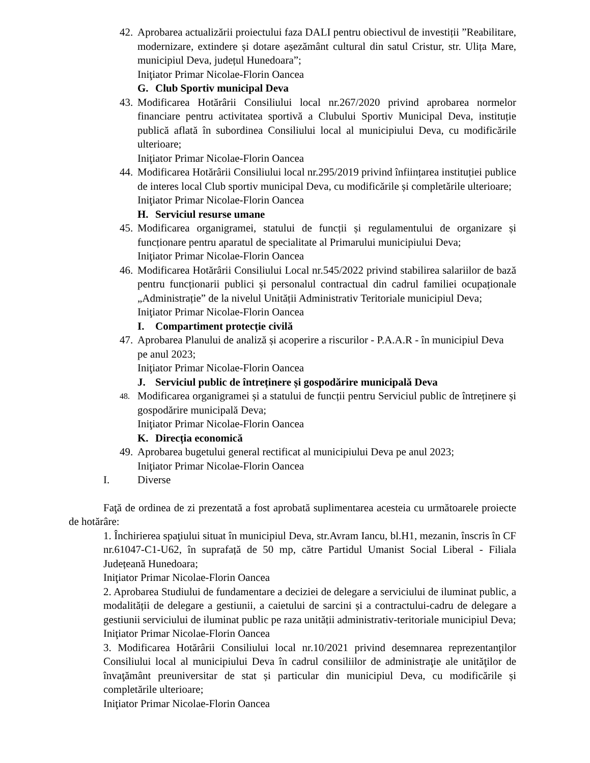42.
Aprobarea actualizării proiectului faza DALI pentru obiectivul de investiții ”Reabilitare, modernizare, extindere și dotare așezământ cultural din satul Cristur, str. Ulița Mare, municipiul Deva, județul Hunedoara”;
Iniţiator Primar Nicolae-Florin Oancea
G. Club Sportiv municipal Deva
43.
Modificarea Hotărârii Consiliului local nr.267/2020 privind aprobarea normelor financiare pentru activitatea sportivă a Clubului Sportiv Municipal Deva, instituție publică aflată în subordinea Consiliului local al municipiului Deva, cu modificările ulterioare;
Iniţiator Primar Nicolae-Florin Oancea
44.
Modificarea Hotărârii Consiliului local nr.295/2019 privind înființarea instituției publice de interes local Club sportiv municipal Deva, cu modificările și completările ulterioare;
Iniţiator Primar Nicolae-Florin Oancea
H. Serviciul resurse umane
45.
Modificarea organigramei, statului de funcții și regulamentului de organizare și funcționare pentru aparatul de specialitate al Primarului municipiului Deva;
Iniţiator Primar Nicolae-Florin Oancea
46.
Modificarea Hotărârii Consiliului Local nr.545/2022 privind stabilirea salariilor de bază pentru funcționarii publici și personalul contractual din cadrul familiei ocupaționale „Administrație” de la nivelul Unității Administrativ Teritoriale municipiul Deva;
Iniţiator Primar Nicolae-Florin Oancea
I. Compartiment protecție civilă
47.
Aprobarea Planului de analiză și acoperire a riscurilor - P.A.A.R - în municipiul Deva pe anul 2023;
Iniţiator Primar Nicolae-Florin Oancea
J. Serviciul public de întreținere și gospodărire municipală Deva
48.
Modificarea organigramei și a statului de funcții pentru Serviciul public de întreținere și gospodărire municipală Deva;
Iniţiator Primar Nicolae-Florin Oancea
K. Direcția economică
49.
Aprobarea bugetului general rectificat al municipiului Deva pe anul 2023;
Iniţiator Primar Nicolae-Florin Oancea
I. Diverse
Faţă de ordinea de zi prezentată a fost aprobată suplimentarea acesteia cu următoarele proiecte de hotărâre:
1. Închirierea spaţiului situat în municipiul Deva, str.Avram Iancu, bl.H1, mezanin, înscris în CF nr.61047-C1-U62, în suprafață de 50 mp, către Partidul Umanist Social Liberal - Filiala Județeană Hunedoara;
Iniţiator Primar Nicolae-Florin Oancea
2. Aprobarea Studiului de fundamentare a deciziei de delegare a serviciului de iluminat public, a modalității de delegare a gestiunii, a caietului de sarcini și a contractului-cadru de delegare a gestiunii serviciului de iluminat public pe raza unității administrativ-teritoriale municipiul Deva;
Iniţiator Primar Nicolae-Florin Oancea
3. Modificarea Hotărârii Consiliului local nr.10/2021 privind desemnarea reprezentanţilor Consiliului local al municipiului Deva în cadrul consiliilor de administraţie ale unităţilor de învaţământ preuniversitar de stat și particular din municipiul Deva, cu modificările și completările ulterioare;
Iniţiator Primar Nicolae-Florin Oancea